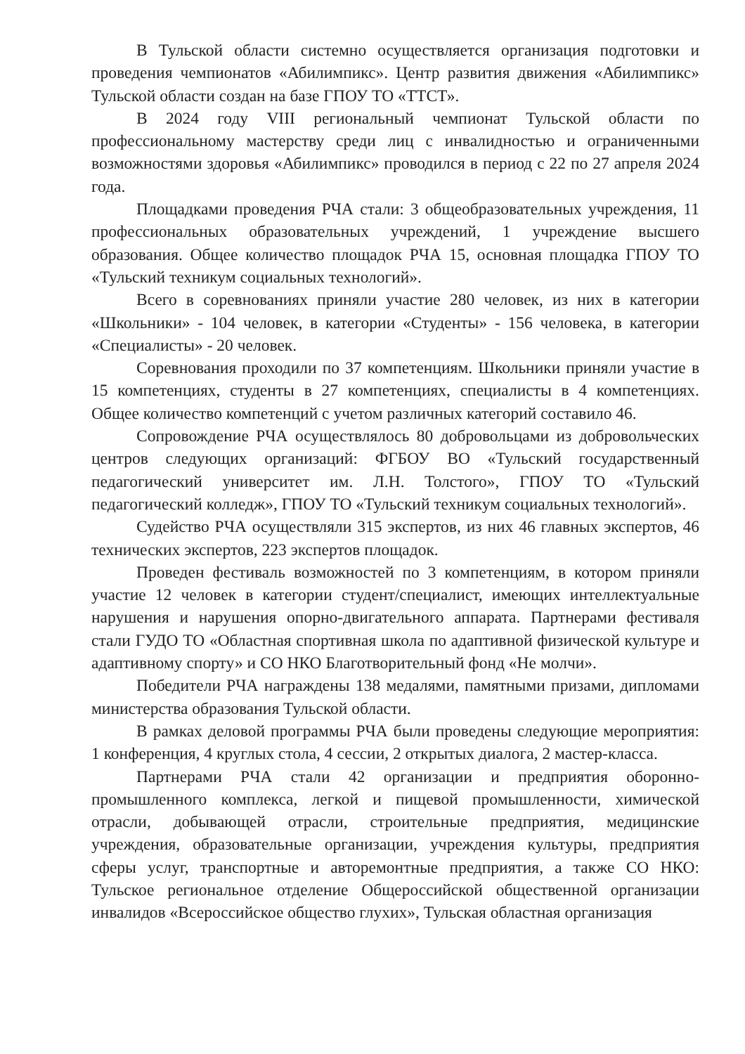В Тульской области системно осуществляется организация подготовки и проведения чемпионатов «Абилимпикс». Центр развития движения «Абилимпикс» Тульской области создан на базе ГПОУ ТО «ТТСТ».
В 2024 году VIII региональный чемпионат Тульской области по профессиональному мастерству среди лиц с инвалидностью и ограниченными возможностями здоровья «Абилимпикс» проводился в период с 22 по 27 апреля 2024 года.
Площадками проведения РЧА стали: 3 общеобразовательных учреждения, 11 профессиональных образовательных учреждений, 1 учреждение высшего образования. Общее количество площадок РЧА 15, основная площадка ГПОУ ТО «Тульский техникум социальных технологий».
Всего в соревнованиях приняли участие 280 человек, из них в категории «Школьники» - 104 человек, в категории «Студенты» - 156 человека, в категории «Специалисты» - 20 человек.
Соревнования проходили по 37 компетенциям. Школьники приняли участие в 15 компетенциях, студенты в 27 компетенциях, специалисты в 4 компетенциях. Общее количество компетенций с учетом различных категорий составило 46.
Сопровождение РЧА осуществлялось 80 добровольцами из добровольческих центров следующих организаций: ФГБОУ ВО «Тульский государственный педагогический университет им. Л.Н. Толстого», ГПОУ ТО «Тульский педагогический колледж», ГПОУ ТО «Тульский техникум социальных технологий».
Судейство РЧА осуществляли 315 экспертов, из них 46 главных экспертов, 46 технических экспертов, 223 экспертов площадок.
Проведен фестиваль возможностей по 3 компетенциям, в котором приняли участие 12 человек в категории студент/специалист, имеющих интеллектуальные нарушения и нарушения опорно-двигательного аппарата. Партнерами фестиваля стали ГУДО ТО «Областная спортивная школа по адаптивной физической культуре и адаптивному спорту» и СО НКО Благотворительный фонд «Не молчи».
Победители РЧА награждены 138 медалями, памятными призами, дипломами министерства образования Тульской области.
В рамках деловой программы РЧА были проведены следующие мероприятия: 1 конференция, 4 круглых стола, 4 сессии, 2 открытых диалога, 2 мастер-класса.
Партнерами РЧА стали 42 организации и предприятия оборонно-промышленного комплекса, легкой и пищевой промышленности, химической отрасли, добывающей отрасли, строительные предприятия, медицинские учреждения, образовательные организации, учреждения культуры, предприятия сферы услуг, транспортные и авторемонтные предприятия, а также СО НКО: Тульское региональное отделение Общероссийской общественной организации инвалидов «Всероссийское общество глухих», Тульская областная организация